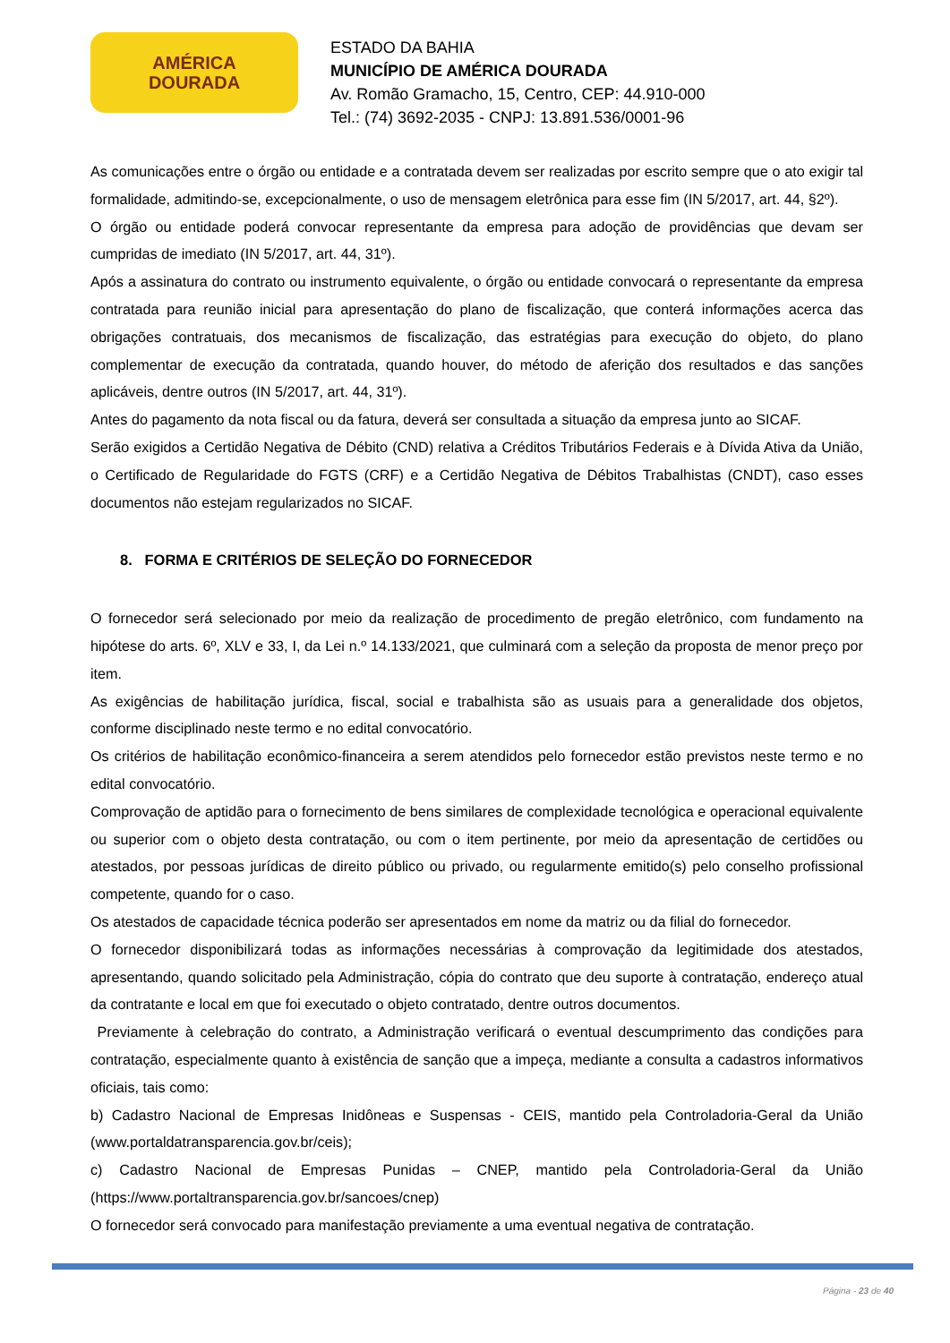AMÉRICA
DOURADA
ESTADO DA BAHIA
MUNICÍPIO DE AMÉRICA DOURADA
Av. Romão Gramacho, 15, Centro, CEP: 44.910-000
Tel.: (74) 3692-2035 - CNPJ: 13.891.536/0001-96
As comunicações entre o órgão ou entidade e a contratada devem ser realizadas por escrito sempre que o ato exigir tal formalidade, admitindo-se, excepcionalmente, o uso de mensagem eletrônica para esse fim (IN 5/2017, art. 44, §2º).
O órgão ou entidade poderá convocar representante da empresa para adoção de providências que devam ser cumpridas de imediato (IN 5/2017, art. 44, 31º).
Após a assinatura do contrato ou instrumento equivalente, o órgão ou entidade convocará o representante da empresa contratada para reunião inicial para apresentação do plano de fiscalização, que conterá informações acerca das obrigações contratuais, dos mecanismos de fiscalização, das estratégias para execução do objeto, do plano complementar de execução da contratada, quando houver, do método de aferição dos resultados e das sanções aplicáveis, dentre outros (IN 5/2017, art. 44, 31º).
Antes do pagamento da nota fiscal ou da fatura, deverá ser consultada a situação da empresa junto ao SICAF.
Serão exigidos a Certidão Negativa de Débito (CND) relativa a Créditos Tributários Federais e à Dívida Ativa da União, o Certificado de Regularidade do FGTS (CRF) e a Certidão Negativa de Débitos Trabalhistas (CNDT), caso esses documentos não estejam regularizados no SICAF.
8. FORMA E CRITÉRIOS DE SELEÇÃO DO FORNECEDOR
O fornecedor será selecionado por meio da realização de procedimento de pregão eletrônico, com fundamento na hipótese do arts. 6º, XLV e 33, I, da Lei n.º 14.133/2021, que culminará com a seleção da proposta de menor preço por item.
As exigências de habilitação jurídica, fiscal, social e trabalhista são as usuais para a generalidade dos objetos, conforme disciplinado neste termo e no edital convocatório.
Os critérios de habilitação econômico-financeira a serem atendidos pelo fornecedor estão previstos neste termo e no edital convocatório.
Comprovação de aptidão para o fornecimento de bens similares de complexidade tecnológica e operacional equivalente ou superior com o objeto desta contratação, ou com o item pertinente, por meio da apresentação de certidões ou atestados, por pessoas jurídicas de direito público ou privado, ou regularmente emitido(s) pelo conselho profissional competente, quando for o caso.
Os atestados de capacidade técnica poderão ser apresentados em nome da matriz ou da filial do fornecedor.
O fornecedor disponibilizará todas as informações necessárias à comprovação da legitimidade dos atestados, apresentando, quando solicitado pela Administração, cópia do contrato que deu suporte à contratação, endereço atual da contratante e local em que foi executado o objeto contratado, dentre outros documentos.
Previamente à celebração do contrato, a Administração verificará o eventual descumprimento das condições para contratação, especialmente quanto à existência de sanção que a impeça, mediante a consulta a cadastros informativos oficiais, tais como:
b) Cadastro Nacional de Empresas Inidôneas e Suspensas - CEIS, mantido pela Controladoria-Geral da União (www.portaldatransparencia.gov.br/ceis);
c) Cadastro Nacional de Empresas Punidas – CNEP, mantido pela Controladoria-Geral da União (https://www.portaltransparencia.gov.br/sancoes/cnep)
O fornecedor será convocado para manifestação previamente a uma eventual negativa de contratação.
Página - 23 de 40